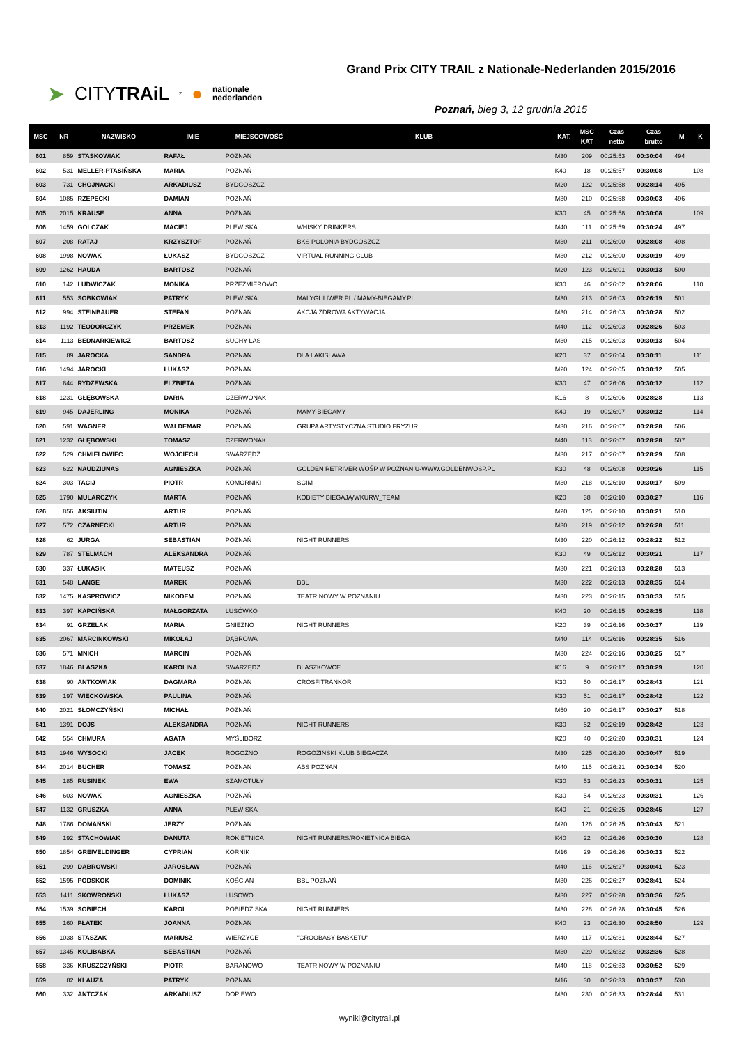➤ CITYTRAiL z ● nationale
nederlanden
Grand Prix CITY TRAIL z Nationale-Nederlanden 2015/2016
Poznań, bieg 3, 12 grudnia 2015
| MSC | NR | NAZWISKO | IMIE | MIEJSCOWOŚĆ | KLUB | KAT. | MSC KAT | Czas netto | Czas brutto | M | K |
| --- | --- | --- | --- | --- | --- | --- | --- | --- | --- | --- | --- |
| 601 | 859 | STAŚKOWIAK | RAFAŁ | POZNAŃ | | M30 | 209 | 00:25:53 | 00:30:04 | 494 | |
| 602 | 531 | MELLER-PTASIŃSKA | MARIA | POZNAŃ | | K40 | 18 | 00:25:57 | 00:30:08 | | 108 |
| 603 | 731 | CHOJNACKI | ARKADIUSZ | BYDGOSZCZ | | M20 | 122 | 00:25:58 | 00:28:14 | 495 | |
| 604 | 1085 | RZEPECKI | DAMIAN | POZNAŃ | | M30 | 210 | 00:25:58 | 00:30:03 | 496 | |
| 605 | 2015 | KRAUSE | ANNA | POZNAŃ | | K30 | 45 | 00:25:58 | 00:30:08 | | 109 |
| 606 | 1459 | GOLCZAK | MACIEJ | PLEWISKA | WHISKY DRINKERS | M40 | 111 | 00:25:59 | 00:30:24 | 497 | |
| 607 | 208 | RATAJ | KRZYSZTOF | POZNAŃ | BKS POLONIA BYDGOSZCZ | M30 | 211 | 00:26:00 | 00:28:08 | 498 | |
| 608 | 1998 | NOWAK | ŁUKASZ | BYDGOSZCZ | VIRTUAL RUNNING CLUB | M30 | 212 | 00:26:00 | 00:30:19 | 499 | |
| 609 | 1262 | HAUDA | BARTOSZ | POZNAŃ | | M20 | 123 | 00:26:01 | 00:30:13 | 500 | |
| 610 | 142 | LUDWICZAK | MONIKA | PRZEŹMIEROWO | | K30 | 46 | 00:26:02 | 00:28:06 | | 110 |
| 611 | 553 | SOBKOWIAK | PATRYK | PLEWISKA | MALYGULIWER.PL / MAMY-BIEGAMY.PL | M30 | 213 | 00:26:03 | 00:26:19 | 501 | |
| 612 | 994 | STEINBAUER | STEFAN | POZNAŃ | AKCJA ZDROWA AKTYWACJA | M30 | 214 | 00:26:03 | 00:30:28 | 502 | |
| 613 | 1192 | TEODORCZYK | PRZEMEK | POZNAN | | M40 | 112 | 00:26:03 | 00:28:26 | 503 | |
| 614 | 1113 | BEDNARKIEWICZ | BARTOSZ | SUCHY LAS | | M30 | 215 | 00:26:03 | 00:30:13 | 504 | |
| 615 | 89 | JAROCKA | SANDRA | POZNAN | DLA LAKISLAWA | K20 | 37 | 00:26:04 | 00:30:11 | | 111 |
| 616 | 1494 | JAROCKI | ŁUKASZ | POZNAŃ | | M20 | 124 | 00:26:05 | 00:30:12 | 505 | |
| 617 | 844 | RYDZEWSKA | ELZBIETA | POZNAN | | K30 | 47 | 00:26:06 | 00:30:12 | | 112 |
| 618 | 1231 | GŁĘBOWSKA | DARIA | CZERWONAK | | K16 | 8 | 00:26:06 | 00:28:28 | | 113 |
| 619 | 945 | DAJERLING | MONIKA | POZNAŃ | MAMY-BIEGAMY | K40 | 19 | 00:26:07 | 00:30:12 | | 114 |
| 620 | 591 | WAGNER | WALDEMAR | POZNAŃ | GRUPA ARTYSTYCZNA STUDIO FRYZUR | M30 | 216 | 00:26:07 | 00:28:28 | 506 | |
| 621 | 1232 | GŁĘBOWSKI | TOMASZ | CZERWONAK | | M40 | 113 | 00:26:07 | 00:28:28 | 507 | |
| 622 | 529 | CHMIELOWIEC | WOJCIECH | SWARZĘDZ | | M30 | 217 | 00:26:07 | 00:28:29 | 508 | |
| 623 | 622 | NAUDZIUNAS | AGNIESZKA | POZNAŃ | GOLDEN RETRIVER WOŚP W POZNANIU-WWW.GOLDENWOSP.PL | K30 | 48 | 00:26:08 | 00:30:26 | | 115 |
| 624 | 303 | TACIJ | PIOTR | KOMORNIKI | SCIM | M30 | 218 | 00:26:10 | 00:30:17 | 509 | |
| 625 | 1790 | MULARCZYK | MARTA | POZNAŃ | KOBIETY BIEGAJĄ/WKURW_TEAM | K20 | 38 | 00:26:10 | 00:30:27 | | 116 |
| 626 | 856 | AKSIUTIN | ARTUR | POZNAŃ | | M20 | 125 | 00:26:10 | 00:30:21 | 510 | |
| 627 | 572 | CZARNECKI | ARTUR | POZNAŃ | | M30 | 219 | 00:26:12 | 00:26:28 | 511 | |
| 628 | 62 | JURGA | SEBASTIAN | POZNAŃ | NIGHT RUNNERS | M30 | 220 | 00:26:12 | 00:28:22 | 512 | |
| 629 | 787 | STELMACH | ALEKSANDRA | POZNAŃ | | K30 | 49 | 00:26:12 | 00:30:21 | | 117 |
| 630 | 337 | ŁUKASIK | MATEUSZ | POZNAŃ | | M30 | 221 | 00:26:13 | 00:28:28 | 513 | |
| 631 | 548 | LANGE | MAREK | POZNAŃ | BBL | M30 | 222 | 00:26:13 | 00:28:35 | 514 | |
| 632 | 1475 | KASPROWICZ | NIKODEM | POZNAŃ | TEATR NOWY W POZNANIU | M30 | 223 | 00:26:15 | 00:30:33 | 515 | |
| 633 | 397 | KAPCIŃSKA | MAŁGORZATA | LUSÓWKO | | K40 | 20 | 00:26:15 | 00:28:35 | | 118 |
| 634 | 91 | GRZELAK | MARIA | GNIEZNO | NIGHT RUNNERS | K20 | 39 | 00:26:16 | 00:30:37 | | 119 |
| 635 | 2067 | MARCINKOWSKI | MIKOŁAJ | DĄBROWA | | M40 | 114 | 00:26:16 | 00:28:35 | 516 | |
| 636 | 571 | MNICH | MARCIN | POZNAŃ | | M30 | 224 | 00:26:16 | 00:30:25 | 517 | |
| 637 | 1846 | BLASZKA | KAROLINA | SWARZĘDZ | BLASZKOWCE | K16 | 9 | 00:26:17 | 00:30:29 | | 120 |
| 638 | 90 | ANTKOWIAK | DAGMARA | POZNAŃ | CROSFITRANKOR | K30 | 50 | 00:26:17 | 00:28:43 | | 121 |
| 639 | 197 | WIĘCKOWSKA | PAULINA | POZNAŃ | | K30 | 51 | 00:26:17 | 00:28:42 | | 122 |
| 640 | 2021 | SŁOMCZYŃSKI | MICHAŁ | POZNAŃ | | M50 | 20 | 00:26:17 | 00:30:27 | 518 | |
| 641 | 1391 | DOJS | ALEKSANDRA | POZNAŃ | NIGHT RUNNERS | K30 | 52 | 00:26:19 | 00:28:42 | | 123 |
| 642 | 554 | CHMURA | AGATA | MYŚLIBÓRZ | | K20 | 40 | 00:26:20 | 00:30:31 | | 124 |
| 643 | 1946 | WYSOCKI | JACEK | ROGOŹNO | ROGOZIŃSKI KLUB BIEGACZA | M30 | 225 | 00:26:20 | 00:30:47 | 519 | |
| 644 | 2014 | BUCHER | TOMASZ | POZNAŃ | ABS POZNAŃ | M40 | 115 | 00:26:21 | 00:30:34 | 520 | |
| 645 | 185 | RUSINEK | EWA | SZAMOTUŁY | | K30 | 53 | 00:26:23 | 00:30:31 | | 125 |
| 646 | 603 | NOWAK | AGNIESZKA | POZNAŃ | | K30 | 54 | 00:26:23 | 00:30:31 | | 126 |
| 647 | 1132 | GRUSZKA | ANNA | PLEWISKA | | K40 | 21 | 00:26:25 | 00:28:45 | | 127 |
| 648 | 1786 | DOMAŃSKI | JERZY | POZNAŃ | | M20 | 126 | 00:26:25 | 00:30:43 | 521 | |
| 649 | 192 | STACHOWIAK | DANUTA | ROKIETNICA | NIGHT RUNNERS/ROKIETNICA BIEGA | K40 | 22 | 00:26:26 | 00:30:30 | | 128 |
| 650 | 1854 | GREIVELDINGER | CYPRIAN | KORNIK | | M16 | 29 | 00:26:26 | 00:30:33 | 522 | |
| 651 | 299 | DĄBROWSKI | JAROSŁAW | POZNAŃ | | M40 | 116 | 00:26:27 | 00:30:41 | 523 | |
| 652 | 1595 | PODSKOK | DOMINIK | KOŚCIAN | BBL POZNAŃ | M30 | 226 | 00:26:27 | 00:28:41 | 524 | |
| 653 | 1411 | SKOWROŃSKI | ŁUKASZ | LUSOWO | | M30 | 227 | 00:26:28 | 00:30:36 | 525 | |
| 654 | 1539 | SOBIECH | KAROL | POBIEDZISKA | NIGHT RUNNERS | M30 | 228 | 00:26:28 | 00:30:45 | 526 | |
| 655 | 160 | PŁATEK | JOANNA | POZNAŃ | | K40 | 23 | 00:26:30 | 00:28:50 | | 129 |
| 656 | 1038 | STASZAK | MARIUSZ | WIERZYCE | "GROOBASY BASKETU" | M40 | 117 | 00:26:31 | 00:28:44 | 527 | |
| 657 | 1345 | KOLIBABKA | SEBASTIAN | POZNAŃ | | M30 | 229 | 00:26:32 | 00:32:36 | 528 | |
| 658 | 336 | KRUSZCZYŃSKI | PIOTR | BARANOWO | TEATR NOWY W POZNANIU | M40 | 118 | 00:26:33 | 00:30:52 | 529 | |
| 659 | 82 | KLAUZA | PATRYK | POZNAN | | M16 | 30 | 00:26:33 | 00:30:37 | 530 | |
| 660 | 332 | ANTCZAK | ARKADIUSZ | DOPIEWO | | M30 | 230 | 00:26:33 | 00:28:44 | 531 | |
wyniki@citytrail.pl